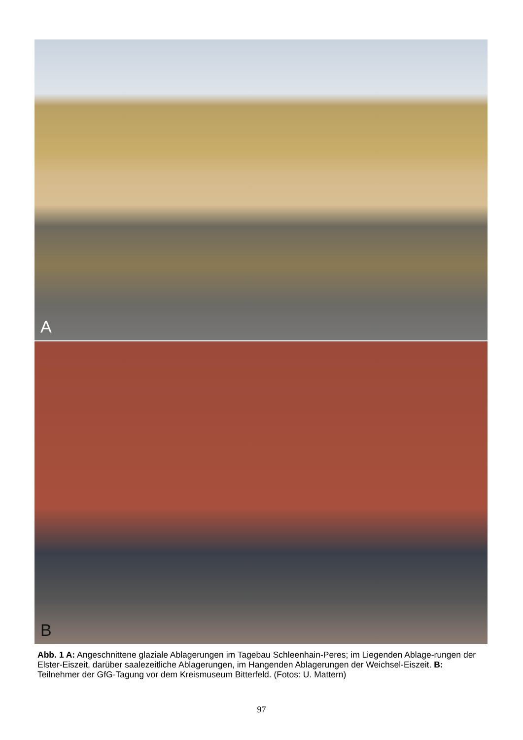A
B
Abb. 1 A: Angeschnittene glaziale Ablagerungen im Tagebau Schleenhain-Peres; im Liegenden Ablage-rungen der Elster-Eiszeit, darüber saalezeitliche Ablagerungen, im Hangenden Ablagerungen der Weichsel-Eiszeit. B: Teilnehmer der GfG-Tagung vor dem Kreismuseum Bitterfeld. (Fotos: U. Mattern)
97